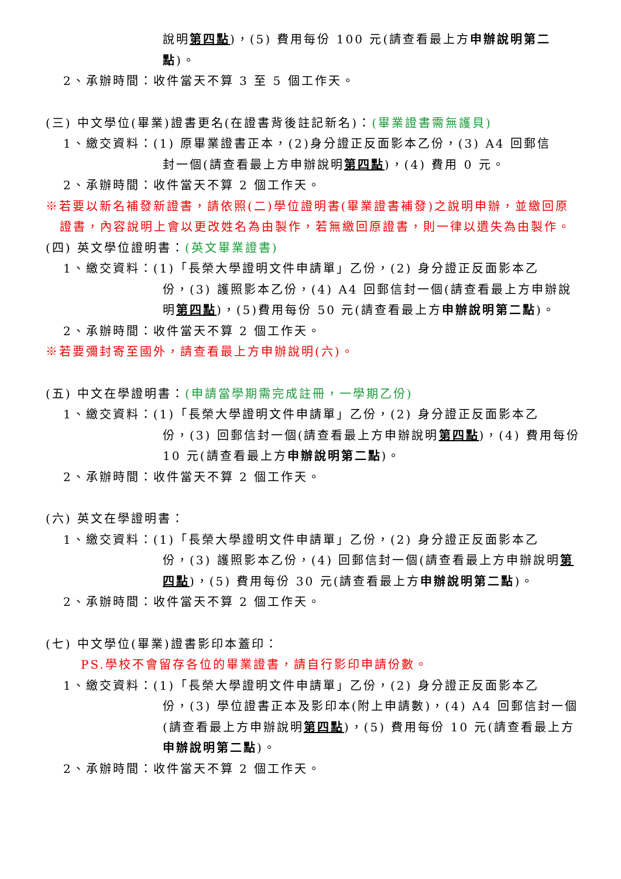說明第四點)，(5) 費用每份 100 元(請查看最上方申辦說明第二點)。
2、承辦時間：收件當天不算 3 至 5 個工作天。
(三) 中文學位(畢業)證書更名(在證書背後註記新名)：(畢業證書需無護貝)
1、繳交資料：(1) 原畢業證書正本，(2)身分證正反面影本乙份，(3) A4 回郵信
封一個(請查看最上方申辦說明第四點)，(4) 費用 0 元。
2、承辦時間：收件當天不算 2 個工作天。
※若要以新名補發新證書，請依照(二)學位證明書(畢業證書補發)之說明申辦，並繳回原證書，內容說明上會以更改姓名為由製作，若無繳回原證書，則一律以遺失為由製作。
(四) 英文學位證明書：(英文畢業證書)
1、繳交資料：(1)「長榮大學證明文件申請單」乙份，(2) 身分證正反面影本乙
份，(3) 護照影本乙份，(4) A4 回郵信封一個(請查看最上方申辦說明第四點)，(5)費用每份 50 元(請查看最上方申辦說明第二點)。
2、承辦時間：收件當天不算 2 個工作天。
※若要彌封寄至國外，請查看最上方申辦說明(六)。
(五) 中文在學證明書：(申請當學期需完成註冊，一學期乙份)
1、繳交資料：(1)「長榮大學證明文件申請單」乙份，(2) 身分證正反面影本乙
份，(3) 回郵信封一個(請查看最上方申辦說明第四點)，(4) 費用每份 10 元(請查看最上方申辦說明第二點)。
2、承辦時間：收件當天不算 2 個工作天。
(六) 英文在學證明書：
1、繳交資料：(1)「長榮大學證明文件申請單」乙份，(2) 身分證正反面影本乙
份，(3) 護照影本乙份，(4) 回郵信封一個(請查看最上方申辦說明第四點)，(5) 費用每份 30 元(請查看最上方申辦說明第二點)。
2、承辦時間：收件當天不算 2 個工作天。
(七) 中文學位(畢業)證書影印本蓋印：
PS.學校不會留存各位的畢業證書，請自行影印申請份數。
1、繳交資料：(1)「長榮大學證明文件申請單」乙份，(2) 身分證正反面影本乙
份，(3) 學位證書正本及影印本(附上申請數)，(4) A4 回郵信封一個(請查看最上方申辦說明第四點)，(5) 費用每份 10 元(請查看最上方申辦說明第二點)。
2、承辦時間：收件當天不算 2 個工作天。